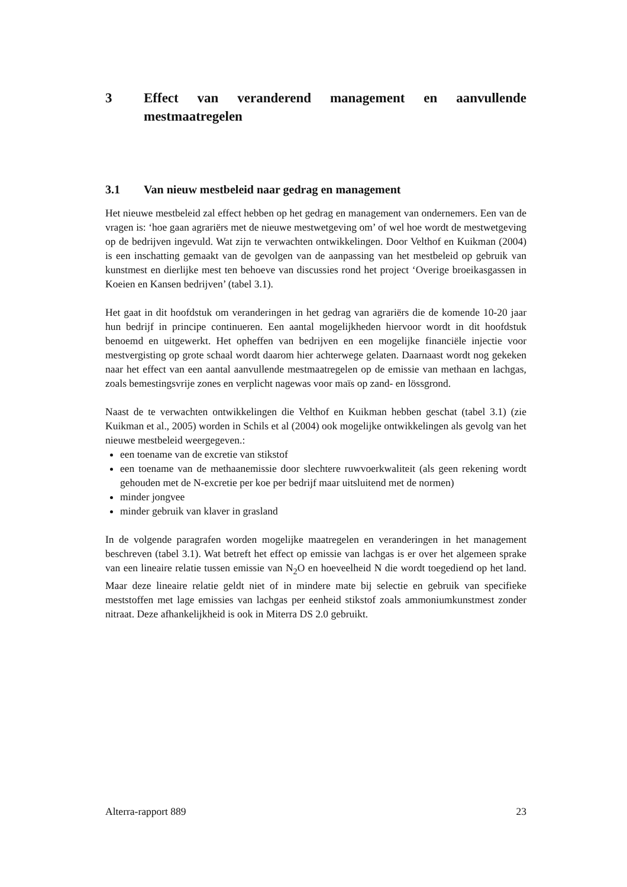3 Effect van veranderend management en aanvullende mestmaatregelen
3.1 Van nieuw mestbeleid naar gedrag en management
Het nieuwe mestbeleid zal effect hebben op het gedrag en management van ondernemers. Een van de vragen is: ‘hoe gaan agrariërs met de nieuwe mestwetgeving om’ of wel hoe wordt de mestwetgeving op de bedrijven ingevuld. Wat zijn te verwachten ontwikkelingen. Door Velthof en Kuikman (2004) is een inschatting gemaakt van de gevolgen van de aanpassing van het mestbeleid op gebruik van kunstmest en dierlijke mest ten behoeve van discussies rond het project ‘Overige broeikasgassen in Koeien en Kansen bedrijven’ (tabel 3.1).
Het gaat in dit hoofdstuk om veranderingen in het gedrag van agrariërs die de komende 10-20 jaar hun bedrijf in principe continueren. Een aantal mogelijkheden hiervoor wordt in dit hoofdstuk benoemd en uitgewerkt. Het opheffen van bedrijven en een mogelijke financiële injectie voor mestvergisting op grote schaal wordt daarom hier achterwege gelaten. Daarnaast wordt nog gekeken naar het effect van een aantal aanvullende mestmaatregelen op de emissie van methaan en lachgas, zoals bemestingsvrije zones en verplicht nagewas voor maïs op zand- en lössgrond.
Naast de te verwachten ontwikkelingen die Velthof en Kuikman hebben geschat (tabel 3.1) (zie Kuikman et al., 2005) worden in Schils et al (2004) ook mogelijke ontwikkelingen als gevolg van het nieuwe mestbeleid weergegeven.:
een toename van de excretie van stikstof
een toename van de methaanemissie door slechtere ruwvoerkwaliteit (als geen rekening wordt gehouden met de N-excretie per koe per bedrijf maar uitsluitend met de normen)
minder jongvee
minder gebruik van klaver in grasland
In de volgende paragrafen worden mogelijke maatregelen en veranderingen in het management beschreven (tabel 3.1). Wat betreft het effect op emissie van lachgas is er over het algemeen sprake van een lineaire relatie tussen emissie van N<sub>2</sub>O en hoeveelheid N die wordt toegediend op het land. Maar deze lineaire relatie geldt niet of in mindere mate bij selectie en gebruik van specifieke meststoffen met lage emissies van lachgas per eenheid stikstof zoals ammoniumkunstmest zonder nitraat. Deze afhankelijkheid is ook in Miterra DS 2.0 gebruikt.
Alterra-rapport 889 23